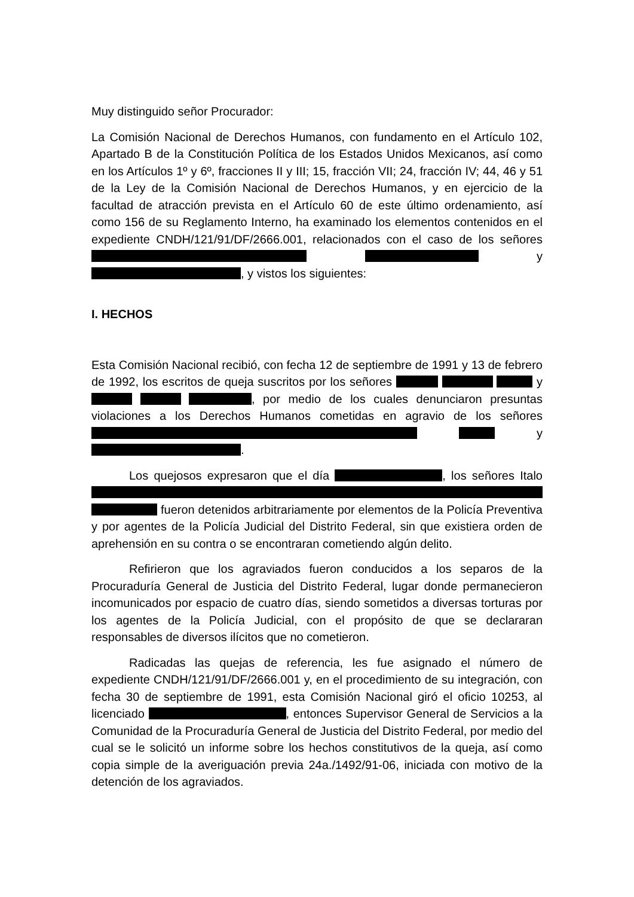Muy distinguido señor Procurador:
La Comisión Nacional de Derechos Humanos, con fundamento en el Artículo 102, Apartado B de la Constitución Política de los Estados Unidos Mexicanos, así como en los Artículos 1º y 6º, fracciones II y III; 15, fracción VII; 24, fracción IV; 44, 46 y 51 de la Ley de la Comisión Nacional de Derechos Humanos, y en ejercicio de la facultad de atracción prevista en el Artículo 60 de este último ordenamiento, así como 156 de su Reglamento Interno, ha examinado los elementos contenidos en el expediente CNDH/121/91/DF/2666.001, relacionados con el caso de los señores y , y vistos los siguientes:
I. HECHOS
Esta Comisión Nacional recibió, con fecha 12 de septiembre de 1991 y 13 de febrero de 1992, los escritos de queja suscritos por los señores y , por medio de los cuales denunciaron presuntas violaciones a los Derechos Humanos cometidas en agravio de los señores y .
Los quejosos expresaron que el día , los señores Italo fueron detenidos arbitrariamente por elementos de la Policía Preventiva y por agentes de la Policía Judicial del Distrito Federal, sin que existiera orden de aprehensión en su contra o se encontraran cometiendo algún delito.
Refirieron que los agraviados fueron conducidos a los separos de la Procuraduría General de Justicia del Distrito Federal, lugar donde permanecieron incomunicados por espacio de cuatro días, siendo sometidos a diversas torturas por los agentes de la Policía Judicial, con el propósito de que se declararan responsables de diversos ilícitos que no cometieron.
Radicadas las quejas de referencia, les fue asignado el número de expediente CNDH/121/91/DF/2666.001 y, en el procedimiento de su integración, con fecha 30 de septiembre de 1991, esta Comisión Nacional giró el oficio 10253, al licenciado , entonces Supervisor General de Servicios a la Comunidad de la Procuraduría General de Justicia del Distrito Federal, por medio del cual se le solicitó un informe sobre los hechos constitutivos de la queja, así como copia simple de la averiguación previa 24a./1492/91-06, iniciada con motivo de la detención de los agraviados.